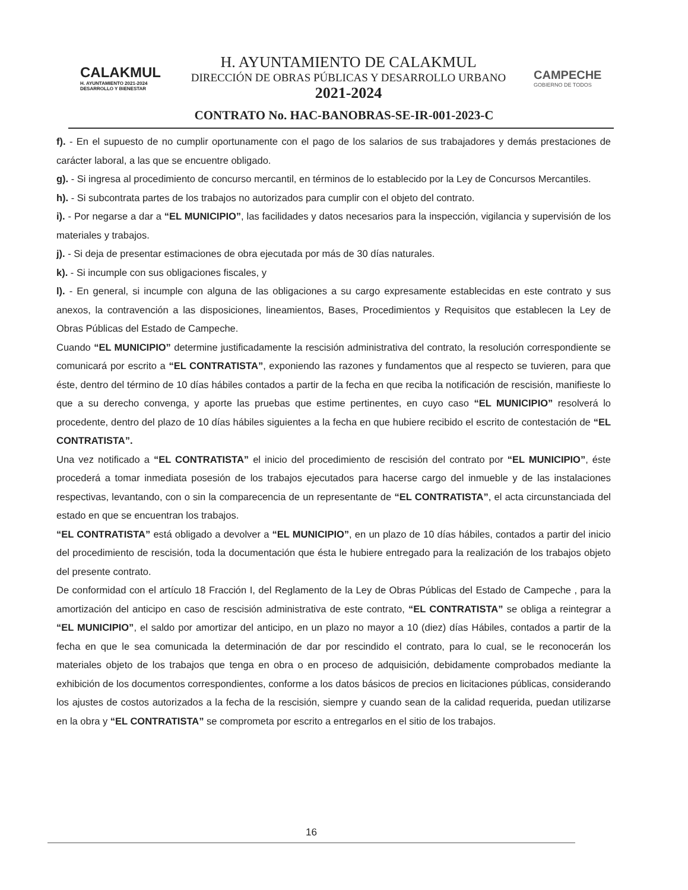CALAKMUL
H. AYUNTAMIENTO 2021-2024 DESARROLLO Y BIENESTAR
H. AYUNTAMIENTO DE CALAKMUL
DIRECCIÓN DE OBRAS PÚBLICAS Y DESARROLLO URBANO
2021-2024
CAMPECHE
GOBIERNO DE TODOS
CONTRATO No. HAC-BANOBRAS-SE-IR-001-2023-C
f). - En el supuesto de no cumplir oportunamente con el pago de los salarios de sus trabajadores y demás prestaciones de carácter laboral, a las que se encuentre obligado.
g). - Si ingresa al procedimiento de concurso mercantil, en términos de lo establecido por la Ley de Concursos Mercantiles.
h). - Si subcontrata partes de los trabajos no autorizados para cumplir con el objeto del contrato.
i). - Por negarse a dar a “EL MUNICIPIO”, las facilidades y datos necesarios para la inspección, vigilancia y supervisión de los materiales y trabajos.
j). - Si deja de presentar estimaciones de obra ejecutada por más de 30 días naturales.
k). - Si incumple con sus obligaciones fiscales, y
l). - En general, si incumple con alguna de las obligaciones a su cargo expresamente establecidas en este contrato y sus anexos, la contravención a las disposiciones, lineamientos, Bases, Procedimientos y Requisitos que establecen la Ley de Obras Públicas del Estado de Campeche.
Cuando “EL MUNICIPIO” determine justificadamente la rescisión administrativa del contrato, la resolución correspondiente se comunicará por escrito a “EL CONTRATISTA”, exponiendo las razones y fundamentos que al respecto se tuvieren, para que éste, dentro del término de 10 días hábiles contados a partir de la fecha en que reciba la notificación de rescisión, manifieste lo que a su derecho convenga, y aporte las pruebas que estime pertinentes, en cuyo caso “EL MUNICIPIO” resolverá lo procedente, dentro del plazo de 10 días hábiles siguientes a la fecha en que hubiere recibido el escrito de contestación de “EL CONTRATISTA”.
Una vez notificado a “EL CONTRATISTA” el inicio del procedimiento de rescisión del contrato por “EL MUNICIPIO”, éste procederá a tomar inmediata posesión de los trabajos ejecutados para hacerse cargo del inmueble y de las instalaciones respectivas, levantando, con o sin la comparecencia de un representante de “EL CONTRATISTA”, el acta circunstanciada del estado en que se encuentran los trabajos.
“EL CONTRATISTA” está obligado a devolver a “EL MUNICIPIO”, en un plazo de 10 días hábiles, contados a partir del inicio del procedimiento de rescisión, toda la documentación que ésta le hubiere entregado para la realización de los trabajos objeto del presente contrato.
De conformidad con el artículo 18 Fracción I, del Reglamento de la Ley de Obras Públicas del Estado de Campeche , para la amortización del anticipo en caso de rescisión administrativa de este contrato, “EL CONTRATISTA” se obliga a reintegrar a “EL MUNICIPIO”, el saldo por amortizar del anticipo, en un plazo no mayor a 10 (diez) días Hábiles, contados a partir de la fecha en que le sea comunicada la determinación de dar por rescindido el contrato, para lo cual, se le reconocerán los materiales objeto de los trabajos que tenga en obra o en proceso de adquisición, debidamente comprobados mediante la exhibición de los documentos correspondientes, conforme a los datos básicos de precios en licitaciones públicas, considerando los ajustes de costos autorizados a la fecha de la rescisión, siempre y cuando sean de la calidad requerida, puedan utilizarse en la obra y “EL CONTRATISTA” se comprometa por escrito a entregarlos en el sitio de los trabajos.
16